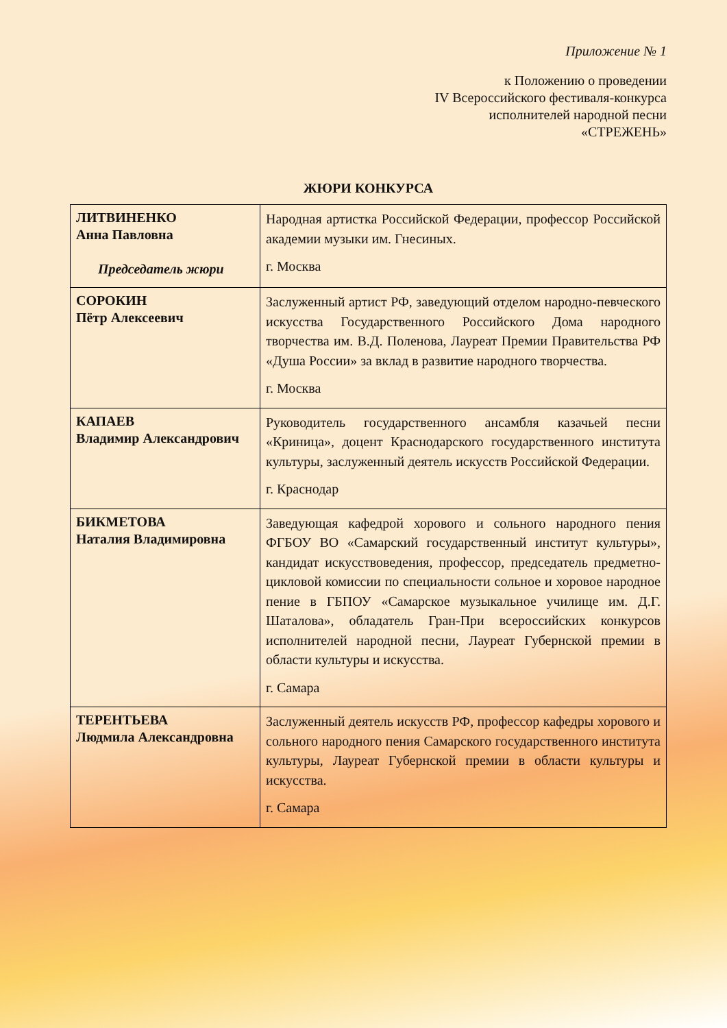Приложение № 1
к Положению о проведении
IV Всероссийского фестиваля-конкурса
исполнителей народной песни
«СТРЕЖЕНЬ»
ЖЮРИ КОНКУРСА
| ЛИТВИНЕНКО Анна Павловна Председатель жюри | Народная артистка Российской Федерации, профессор Российской академии музыки им. Гнесиных. г. Москва |
| СОРОКИН Пётр Алексеевич | Заслуженный артист РФ, заведующий отделом народно-певческого искусства Государственного Российского Дома народного творчества им. В.Д. Поленова, Лауреат Премии Правительства РФ «Душа России» за вклад в развитие народного творчества. г. Москва |
| КАПАЕВ Владимир Александрович | Руководитель государственного ансамбля казачьей песни «Криница», доцент Краснодарского государственного института культуры, заслуженный деятель искусств Российской Федерации. г. Краснодар |
| БИКМЕТОВА Наталия Владимировна | Заведующая кафедрой хорового и сольного народного пения ФГБОУ ВО «Самарский государственный институт культуры», кандидат искусствоведения, профессор, председатель предметно-цикловой комиссии по специальности сольное и хоровое народное пение в ГБПОУ «Самарское музыкальное училище им. Д.Г. Шаталова», обладатель Гран-При всероссийских конкурсов исполнителей народной песни, Лауреат Губернской премии в области культуры и искусства. г. Самара |
| ТЕРЕНТЬЕВА Людмила Александровна | Заслуженный деятель искусств РФ, профессор кафедры хорового и сольного народного пения Самарского государственного института культуры, Лауреат Губернской премии в области культуры и искусства. г. Самара |